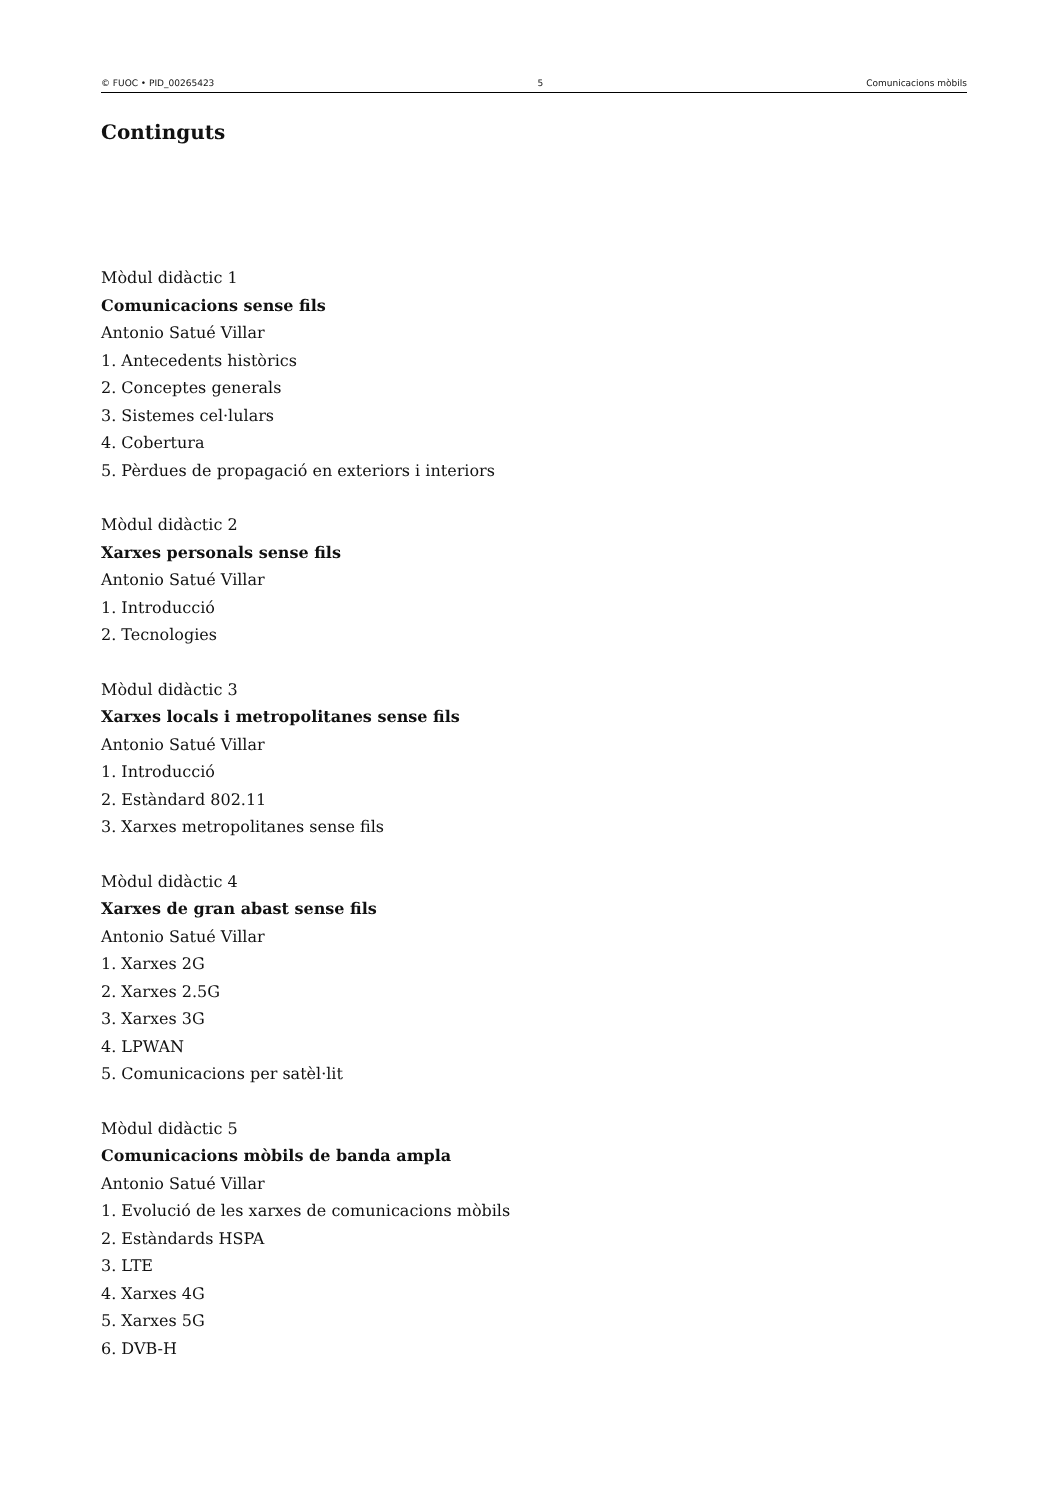© FUOC • PID_00265423 5 Comunicacions mòbils
Continguts
Mòdul didàctic 1
Comunicacions sense fils
Antonio Satué Villar
1. Antecedents històrics
2. Conceptes generals
3. Sistemes cel·lulars
4. Cobertura
5. Pèrdues de propagació en exteriors i interiors
Mòdul didàctic 2
Xarxes personals sense fils
Antonio Satué Villar
1. Introducció
2. Tecnologies
Mòdul didàctic 3
Xarxes locals i metropolitanes sense fils
Antonio Satué Villar
1. Introducció
2. Estàndard 802.11
3. Xarxes metropolitanes sense fils
Mòdul didàctic 4
Xarxes de gran abast sense fils
Antonio Satué Villar
1. Xarxes 2G
2. Xarxes 2.5G
3. Xarxes 3G
4. LPWAN
5. Comunicacions per satèl·lit
Mòdul didàctic 5
Comunicacions mòbils de banda ampla
Antonio Satué Villar
1. Evolució de les xarxes de comunicacions mòbils
2. Estàndards HSPA
3. LTE
4. Xarxes 4G
5. Xarxes 5G
6. DVB-H